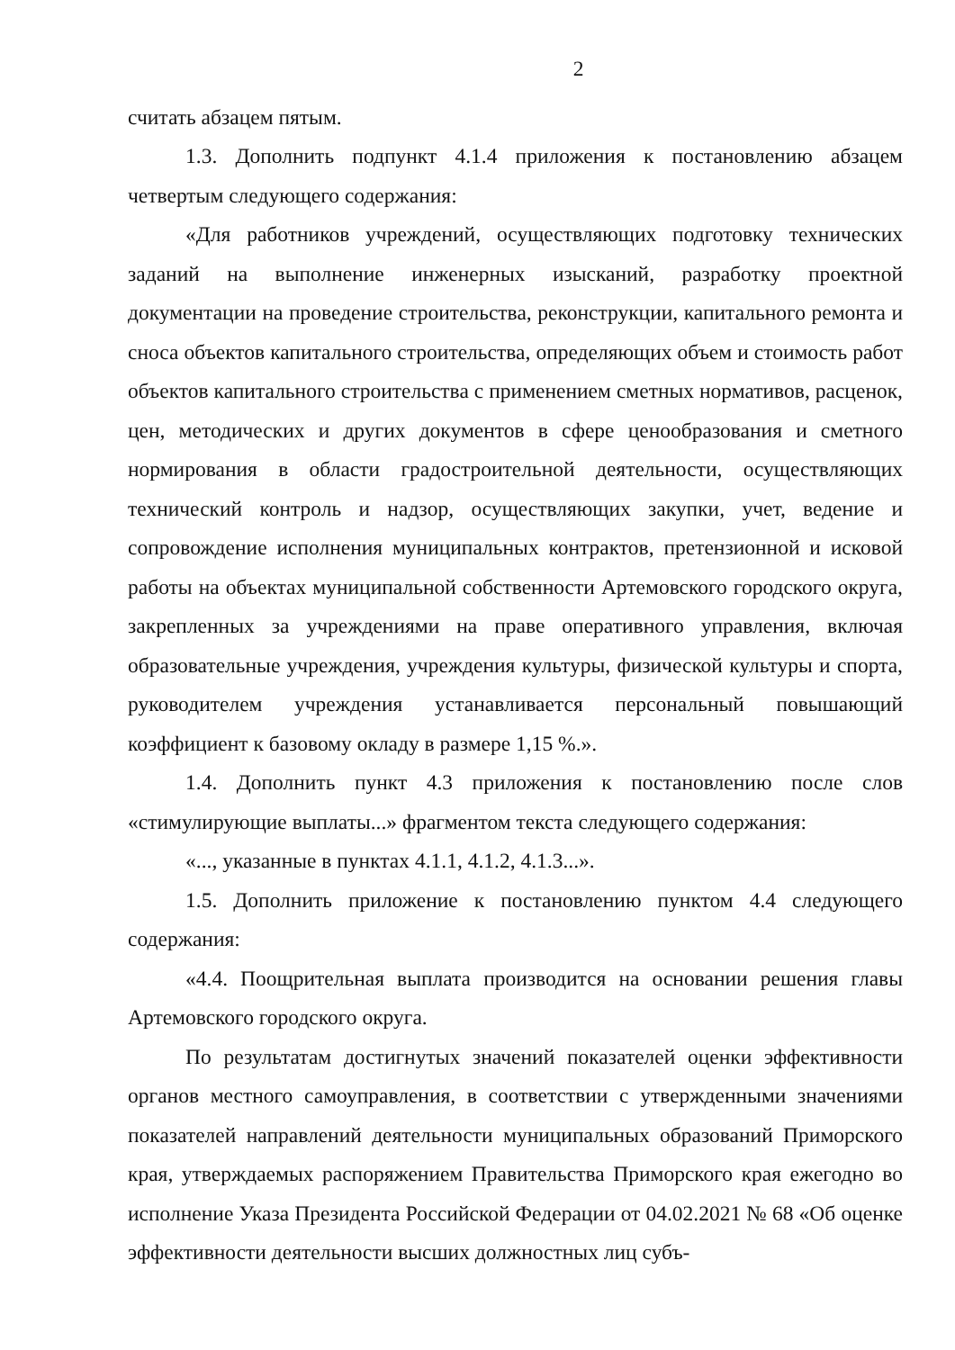2
считать абзацем пятым.
1.3. Дополнить подпункт 4.1.4 приложения к постановлению абзацем четвертым следующего содержания:
«Для работников учреждений, осуществляющих подготовку технических заданий на выполнение инженерных изысканий, разработку проектной документации на проведение строительства, реконструкции, капитального ремонта и сноса объектов капитального строительства, определяющих объем и стоимость работ объектов капитального строительства с применением сметных нормативов, расценок, цен, методических и других документов в сфере ценообразования и сметного нормирования в области градостроительной деятельности, осуществляющих технический контроль и надзор, осуществляющих закупки, учет, ведение и сопровождение исполнения муниципальных контрактов, претензионной и исковой работы на объектах муниципальной собственности Артемовского городского округа, закрепленных за учреждениями на праве оперативного управления, включая образовательные учреждения, учреждения культуры, физической культуры и спорта, руководителем учреждения устанавливается персональный повышающий коэффициент к базовому окладу в размере 1,15 %.».
1.4. Дополнить пункт 4.3 приложения к постановлению после слов «стимулирующие выплаты...» фрагментом текста следующего содержания:
«..., указанные в пунктах 4.1.1, 4.1.2, 4.1.3...».
1.5. Дополнить приложение к постановлению пунктом 4.4 следующего содержания:
«4.4. Поощрительная выплата производится на основании решения главы Артемовского городского округа.
По результатам достигнутых значений показателей оценки эффективности органов местного самоуправления, в соответствии с утвержденными значениями показателей направлений деятельности муниципальных образований Приморского края, утверждаемых распоряжением Правительства Приморского края ежегодно во исполнение Указа Президента Российской Федерации от 04.02.2021 № 68 «Об оценке эффективности деятельности высших должностных лиц субъ-